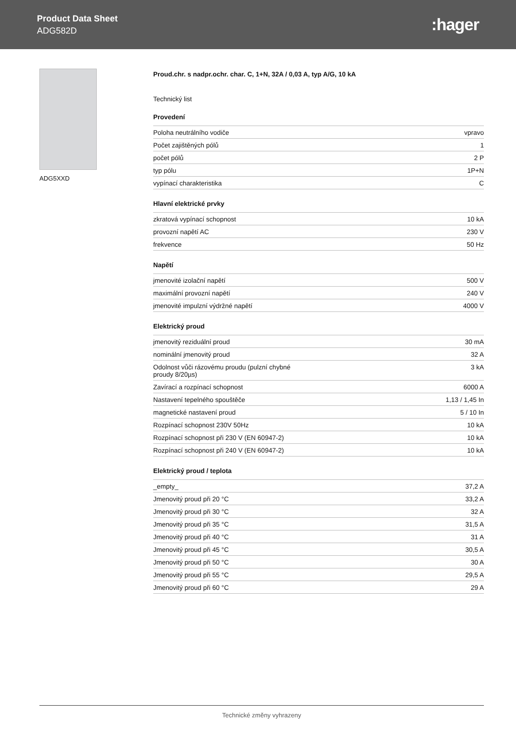Product Data Sheet
ADG582D
:hager
ADG5XXD
Proud.chr. s nadpr.ochr. char. C, 1+N, 32A / 0,03 A, typ A/G, 10 kA
Technický list
Provedení
| Poloha neutrálního vodiče | vpravo |
| Počet zajištěných pólů | 1 |
| počet pólů | 2 P |
| typ pólu | 1P+N |
| vypínací charakteristika | C |
Hlavní elektrické prvky
| zkratová vypínací schopnost | 10 kA |
| provozní napětí AC | 230 V |
| frekvence | 50 Hz |
Napětí
| jmenovité izolační napětí | 500 V |
| maximální provozní napětí | 240 V |
| jmenovité impulzní výdržné napětí | 4000 V |
Elektrický proud
| jmenovitý reziduální proud | 30 mA |
| nominální jmenovitý proud | 32 A |
| Odolnost vůči rázovému proudu (pulzní chybné proudy 8/20µs) | 3 kA |
| Zavírací a rozpínací schopnost | 6000 A |
| Nastavení tepelného spouštěče | 1,13 / 1,45 In |
| magnetické nastavení proud | 5 / 10 In |
| Rozpínací schopnost 230V 50Hz | 10 kA |
| Rozpínací schopnost při 230 V (EN 60947-2) | 10 kA |
| Rozpínací schopnost při 240 V (EN 60947-2) | 10 kA |
Elektrický proud / teplota
| _empty_ | 37,2 A |
| Jmenovitý proud při 20 °C | 33,2 A |
| Jmenovitý proud při 30 °C | 32 A |
| Jmenovitý proud při 35 °C | 31,5 A |
| Jmenovitý proud při 40 °C | 31 A |
| Jmenovitý proud při 45 °C | 30,5 A |
| Jmenovitý proud při 50 °C | 30 A |
| Jmenovitý proud při 55 °C | 29,5 A |
| Jmenovitý proud při 60 °C | 29 A |
Technické změny vyhrazeny